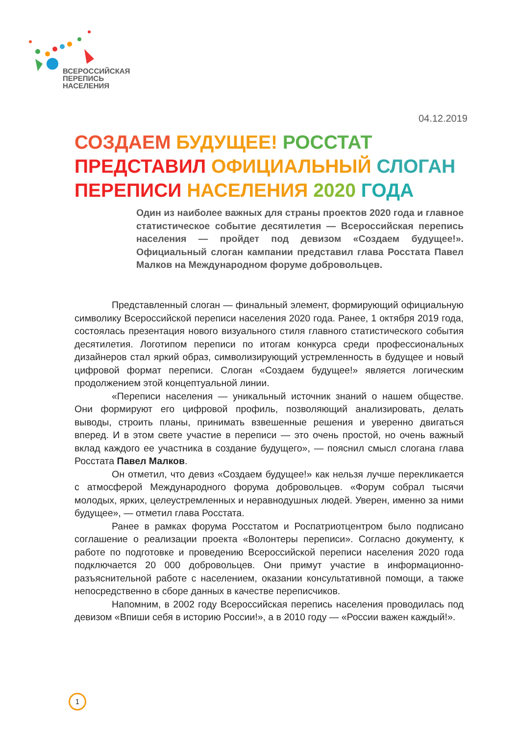ВСЕРОССИЙСКАЯ
ПЕРЕПИСЬ
НАСЕЛЕНИЯ
04.12.2019
СОЗДАЕМ БУДУЩЕЕ! РОССТАТ ПРЕДСТАВИЛ ОФИЦИАЛЬНЫЙ СЛОГАН ПЕРЕПИСИ НАСЕЛЕНИЯ 2020 ГОДА
Один из наиболее важных для страны проектов 2020 года и главное статистическое событие десятилетия — Всероссийская перепись населения — пройдет под девизом «Создаем будущее!». Официальный слоган кампании представил глава Росстата Павел Малков на Международном форуме добровольцев.
Представленный слоган — финальный элемент, формирующий официальную символику Всероссийской переписи населения 2020 года. Ранее, 1 октября 2019 года, состоялась презентация нового визуального стиля главного статистического события десятилетия. Логотипом переписи по итогам конкурса среди профессиональных дизайнеров стал яркий образ, символизирующий устремленность в будущее и новый цифровой формат переписи. Слоган «Создаем будущее!» является логическим продолжением этой концептуальной линии.
«Переписи населения — уникальный источник знаний о нашем обществе. Они формируют его цифровой профиль, позволяющий анализировать, делать выводы, строить планы, принимать взвешенные решения и уверенно двигаться вперед. И в этом свете участие в переписи — это очень простой, но очень важный вклад каждого ее участника в создание будущего», — пояснил смысл слогана глава Росстата Павел Малков.
Он отметил, что девиз «Создаем будущее!» как нельзя лучше перекликается с атмосферой Международного форума добровольцев. «Форум собрал тысячи молодых, ярких, целеустремленных и неравнодушных людей. Уверен, именно за ними будущее», — отметил глава Росстата.
Ранее в рамках форума Росстатом и Роспатриотцентром было подписано соглашение о реализации проекта «Волонтеры переписи». Согласно документу, к работе по подготовке и проведению Всероссийской переписи населения 2020 года подключается 20 000 добровольцев. Они примут участие в информационно-разъяснительной работе с населением, оказании консультативной помощи, а также непосредственно в сборе данных в качестве переписчиков.
Напомним, в 2002 году Всероссийская перепись населения проводилась под девизом «Впиши себя в историю России!», а в 2010 году — «России важен каждый!».
1